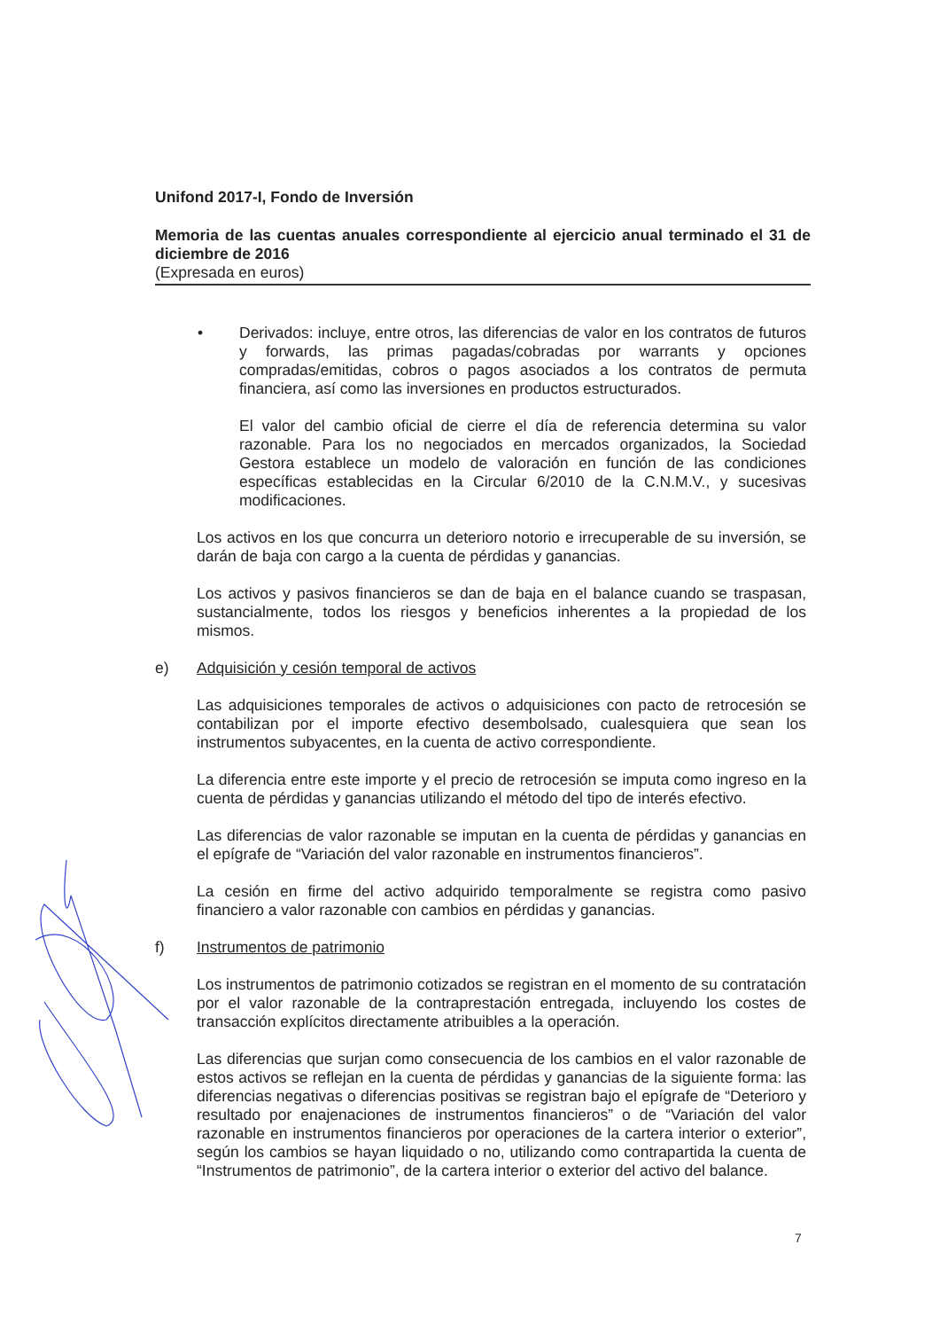Unifond 2017-I, Fondo de Inversión
Memoria de las cuentas anuales correspondiente al ejercicio anual terminado el 31 de diciembre de 2016
(Expresada en euros)
• Derivados: incluye, entre otros, las diferencias de valor en los contratos de futuros y forwards, las primas pagadas/cobradas por warrants y opciones compradas/emitidas, cobros o pagos asociados a los contratos de permuta financiera, así como las inversiones en productos estructurados.
El valor del cambio oficial de cierre el día de referencia determina su valor razonable. Para los no negociados en mercados organizados, la Sociedad Gestora establece un modelo de valoración en función de las condiciones específicas establecidas en la Circular 6/2010 de la C.N.M.V., y sucesivas modificaciones.
Los activos en los que concurra un deterioro notorio e irrecuperable de su inversión, se darán de baja con cargo a la cuenta de pérdidas y ganancias.
Los activos y pasivos financieros se dan de baja en el balance cuando se traspasan, sustancialmente, todos los riesgos y beneficios inherentes a la propiedad de los mismos.
e) Adquisición y cesión temporal de activos
Las adquisiciones temporales de activos o adquisiciones con pacto de retrocesión se contabilizan por el importe efectivo desembolsado, cualesquiera que sean los instrumentos subyacentes, en la cuenta de activo correspondiente.
La diferencia entre este importe y el precio de retrocesión se imputa como ingreso en la cuenta de pérdidas y ganancias utilizando el método del tipo de interés efectivo.
Las diferencias de valor razonable se imputan en la cuenta de pérdidas y ganancias en el epígrafe de “Variación del valor razonable en instrumentos financieros”.
La cesión en firme del activo adquirido temporalmente se registra como pasivo financiero a valor razonable con cambios en pérdidas y ganancias.
f) Instrumentos de patrimonio
Los instrumentos de patrimonio cotizados se registran en el momento de su contratación por el valor razonable de la contraprestación entregada, incluyendo los costes de transacción explícitos directamente atribuibles a la operación.
Las diferencias que surjan como consecuencia de los cambios en el valor razonable de estos activos se reflejan en la cuenta de pérdidas y ganancias de la siguiente forma: las diferencias negativas o diferencias positivas se registran bajo el epígrafe de “Deterioro y resultado por enajenaciones de instrumentos financieros” o de “Variación del valor razonable en instrumentos financieros por operaciones de la cartera interior o exterior”, según los cambios se hayan liquidado o no, utilizando como contrapartida la cuenta de “Instrumentos de patrimonio”, de la cartera interior o exterior del activo del balance.
7